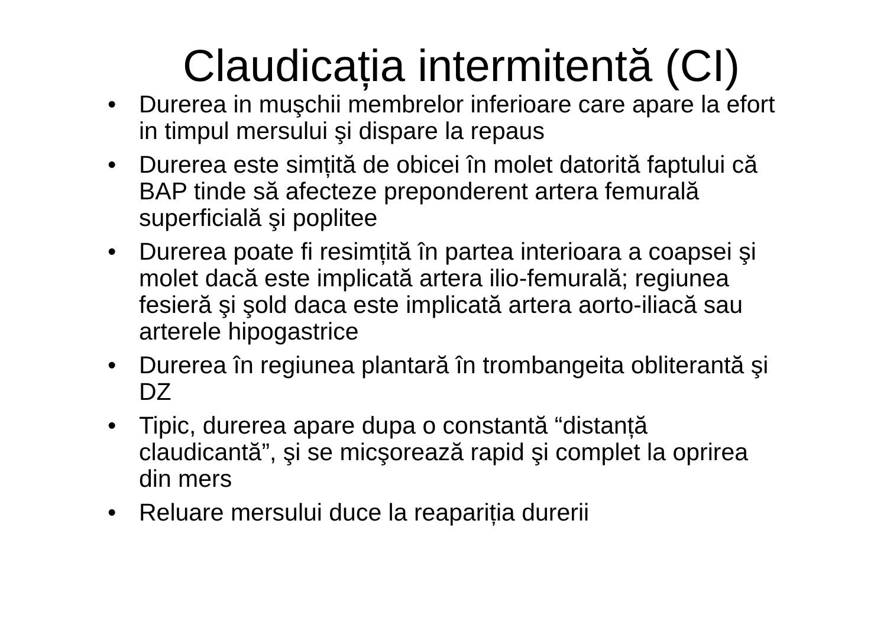Claudicația intermitentă (CI)
• Durerea in muşchii membrelor inferioare care apare la efort in timpul mersului şi dispare la repaus
• Durerea este simțită de obicei în molet datorită faptului că BAP tinde să afecteze preponderent artera femurală superficială şi poplitee
• Durerea poate fi resimțită în partea interioara a coapsei şi molet dacă este implicată artera ilio-femurală; regiunea fesieră şi şold daca este implicată artera aorto-iliacă sau arterele hipogastrice
• Durerea în regiunea plantară în trombangeita obliterantă şi DZ
• Tipic, durerea apare dupa o constantă “distanță claudicantă”, şi se micşorează rapid şi complet la oprirea din mers
• Reluare mersului duce la reapariția durerii